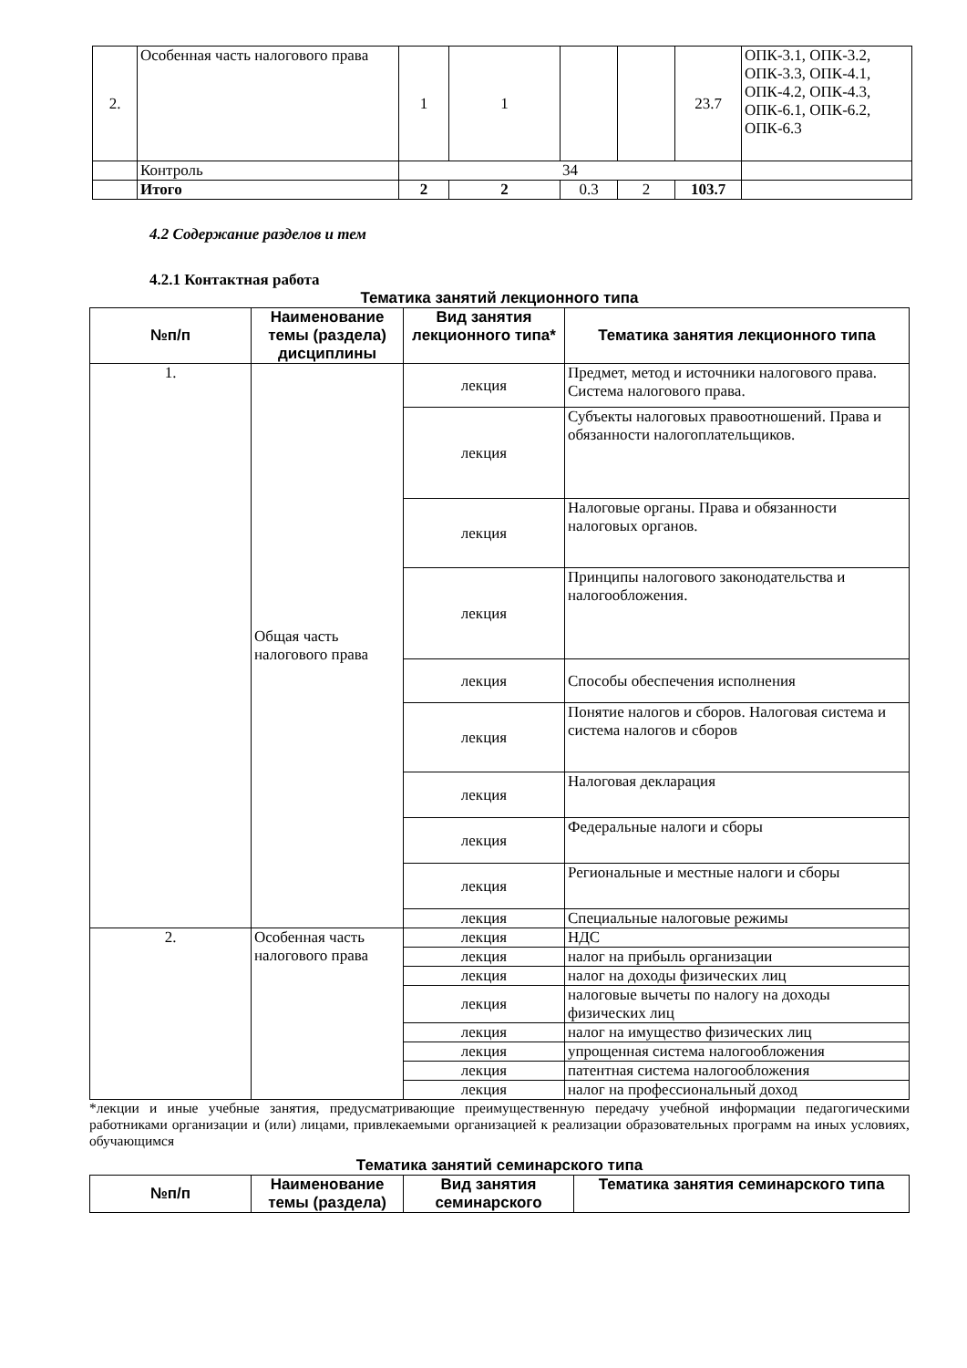| 2. | Особенная часть налогового права | 1 | 1 | | | 23.7 | ОПК-3.1, ОПК-3.2, ОПК-3.3, ОПК-4.1, ОПК-4.2, ОПК-4.3, ОПК-6.1, ОПК-6.2, ОПК-6.3 |
| | Контроль | 34 | | | | | |
| | Итого | 2 | 2 | 0.3 | 2 | 103.7 | |
4.2 Содержание разделов и тем
4.2.1 Контактная работа
Тематика занятий лекционного типа
| №п/п | Наименование темы (раздела) дисциплины | Вид занятия лекционного типа* | Тематика занятия лекционного типа |
| 1. | Общая часть налогового права | лекция | Предмет, метод и источники налогового права. Система налогового права. |
| | | лекция | Субъекты налоговых правоотношений. Права и обязанности налогоплательщиков. |
| | | лекция | Налоговые органы. Права и обязанности налоговых органов. |
| | | лекция | Принципы налогового законодательства и налогообложения. |
| | | лекция | Способы обеспечения исполнения |
| | | лекция | Понятие налогов и сборов. Налоговая система и система налогов и сборов |
| | | лекция | Налоговая декларация |
| | | лекция | Федеральные налоги и сборы |
| | | лекция | Региональные и местные налоги и сборы |
| | | лекция | Специальные налоговые режимы |
| 2. | Особенная часть налогового права | лекция | НДС |
| | | лекция | налог на прибыль организации |
| | | лекция | налог на доходы физических лиц |
| | | лекция | налоговые вычеты по налогу на доходы физических лиц |
| | | лекция | налог на имущество физических лиц |
| | | лекция | упрощенная система налогообложения |
| | | лекция | патентная система налогообложения |
| | | лекция | налог на профессиональный доход |
*лекции и иные учебные занятия, предусматривающие преимущественную передачу учебной информации педагогическими работниками организации и (или) лицами, привлекаемыми организацией к реализации образовательных программ на иных условиях, обучающимся
Тематика занятий семинарского типа
| №п/п | Наименование темы (раздела) | Вид занятия семинарского | Тематика занятия семинарского типа |